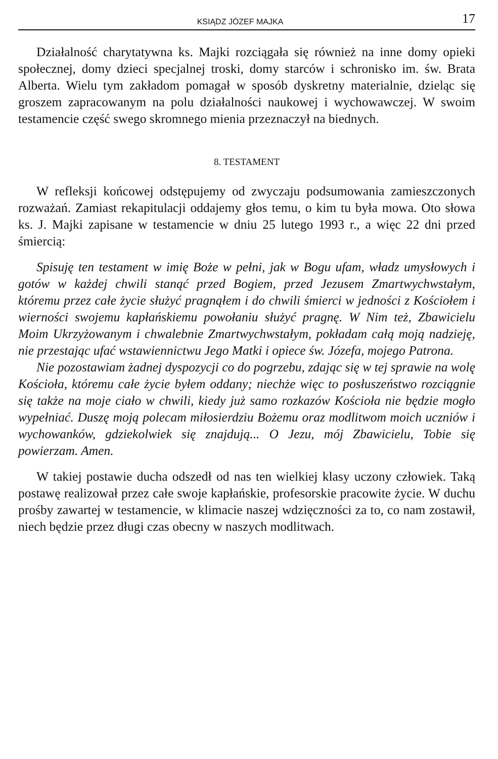KSIĄDZ JÓZEF MAJKA 17
Działalność charytatywna ks. Majki rozciągała się również na inne domy opieki społecznej, domy dzieci specjalnej troski, domy starców i schronisko im. św. Brata Alberta. Wielu tym zakładom pomagał w sposób dyskretny materialnie, dzieląc się groszem zapracowanym na polu działalności naukowej i wychowawczej. W swoim testamencie część swego skromnego mienia przeznaczył na biednych.
8. TESTAMENT
W refleksji końcowej odstępujemy od zwyczaju podsumowania zamieszczonych rozważań. Zamiast rekapitulacji oddajemy głos temu, o kim tu była mowa. Oto słowa ks. J. Majki zapisane w testamencie w dniu 25 lutego 1993 r., a więc 22 dni przed śmiercią:
Spisuję ten testament w imię Boże w pełni, jak w Bogu ufam, władz umysłowych i gotów w każdej chwili stanąć przed Bogiem, przed Jezusem Zmartwychwstałym, któremu przez całe życie służyć pragnąłem i do chwili śmierci w jedności z Kościołem i wierności swojemu kapłańskiemu powołaniu służyć pragnę. W Nim też, Zbawicielu Moim Ukrzyżowanym i chwalebnie Zmartwychwstałym, pokładam całą moją nadzieję, nie przestając ufać wstawiennictwu Jego Matki i opiece św. Józefa, mojego Patrona.
Nie pozostawiam żadnej dyspozycji co do pogrzebu, zdając się w tej sprawie na wolę Kościoła, któremu całe życie byłem oddany; niechże więc to posłuszeństwo rozciągnie się także na moje ciało w chwili, kiedy już samo rozkazów Kościoła nie będzie mogło wypełniać. Duszę moją polecam miłosierdziu Bożemu oraz modlitwom moich uczniów i wychowanków, gdziekolwiek się znajdują... O Jezu, mój Zbawicielu, Tobie się powierzam. Amen.
W takiej postawie ducha odszedł od nas ten wielkiej klasy uczony człowiek. Taką postawę realizował przez całe swoje kapłańskie, profesorskie pracowite życie. W duchu prośby zawartej w testamencie, w klimacie naszej wdzięczności za to, co nam zostawił, niech będzie przez długi czas obecny w naszych modlitwach.